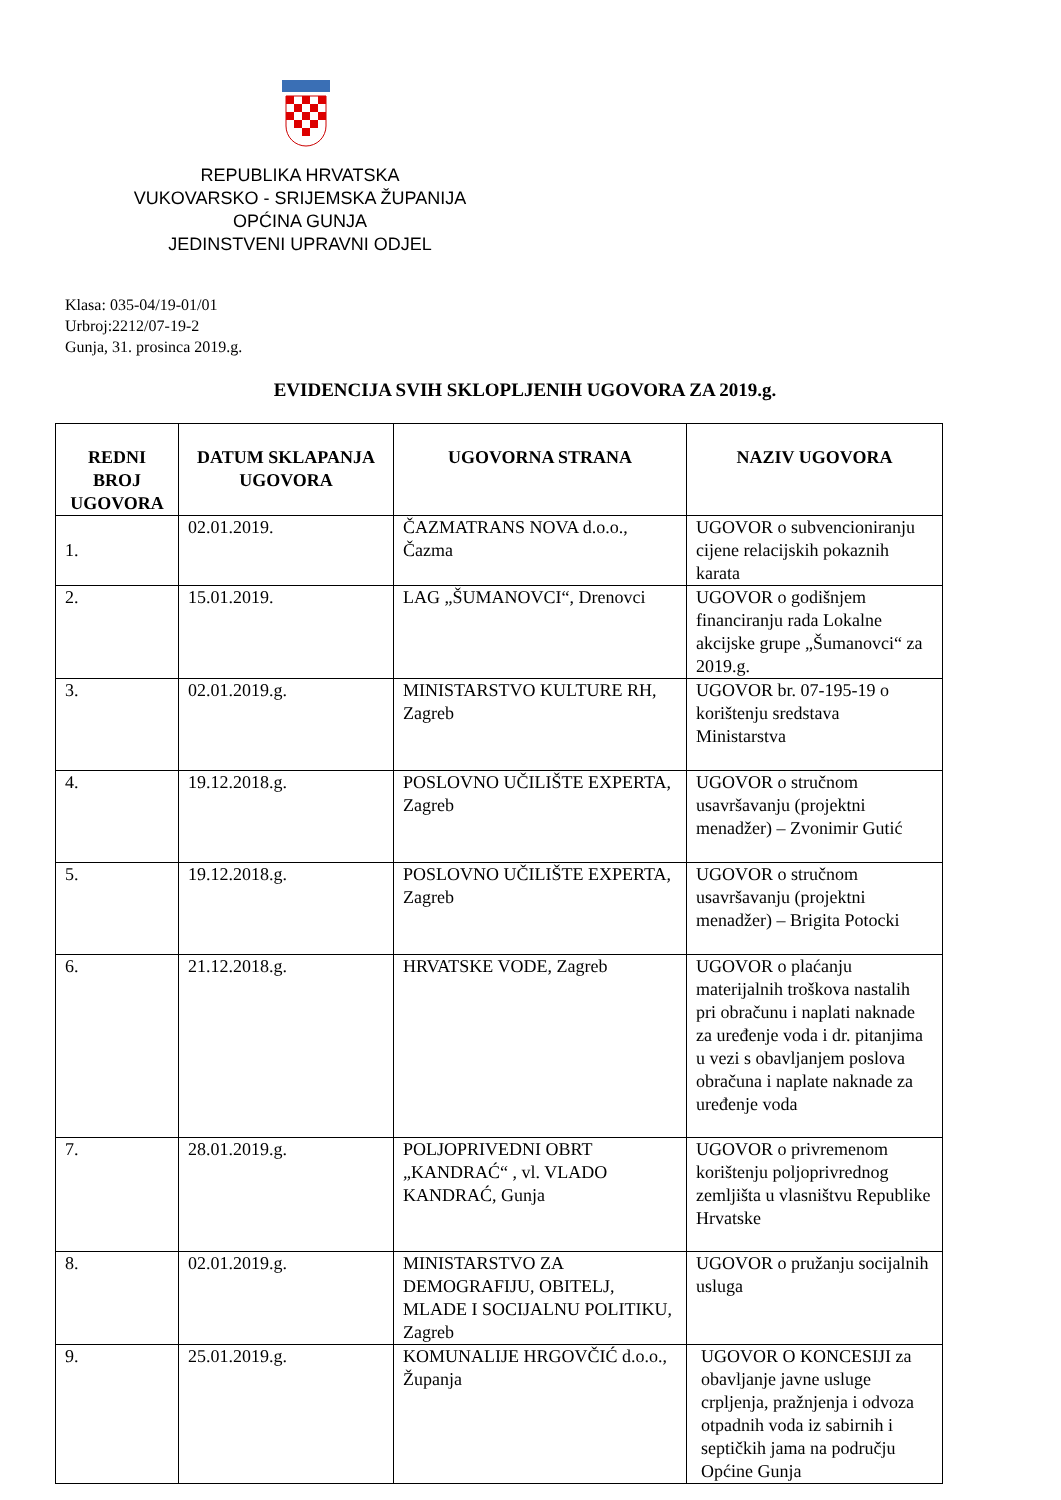REPUBLIKA HRVATSKA
VUKOVARSKO - SRIJEMSKA ŽUPANIJA
OPĆINA GUNJA
JEDINSTVENI UPRAVNI ODJEL
Klasa: 035-04/19-01/01
Urbroj:2212/07-19-2
Gunja, 31. prosinca 2019.g.
EVIDENCIJA SVIH SKLOPLJENIH UGOVORA ZA 2019.g.
| REDNI BROJ UGOVORA | DATUM SKLAPANJA UGOVORA | UGOVORNA STRANA | NAZIV UGOVORA |
| --- | --- | --- | --- |
| 1. | 02.01.2019. | ČAZMATRANS NOVA d.o.o., Čazma | UGOVOR o subvencioniranju cijene relacijskih pokaznih karata |
| 2. | 15.01.2019. | LAG „ŠUMANOVCI“, Drenovci | UGOVOR o godišnjem financiranju rada Lokalne akcijske grupe „Šumanovci“ za 2019.g. |
| 3. | 02.01.2019.g. | MINISTARSTVO KULTURE RH, Zagreb | UGOVOR br. 07-195-19 o korištenju sredstava Ministarstva |
| 4. | 19.12.2018.g. | POSLOVNO UČILIŠTE EXPERTA, Zagreb | UGOVOR o stručnom usavršavanju (projektni menadžer) – Zvonimir Gutić |
| 5. | 19.12.2018.g. | POSLOVNO UČILIŠTE EXPERTA, Zagreb | UGOVOR o stručnom usavršavanju (projektni menadžer) – Brigita Potocki |
| 6. | 21.12.2018.g. | HRVATSKE VODE, Zagreb | UGOVOR o plaćanju materijalnih troškova nastalih pri obračunu i naplati naknade za uređenje voda i dr. pitanjima u vezi s obavljanjem poslova obračuna i naplate naknade za uređenje voda |
| 7. | 28.01.2019.g. | POLJOPRIVEDNI OBRT „KANDRAĆ“ , vl. VLADO KANDRAĆ, Gunja | UGOVOR o privremenom korištenju poljoprivrednog zemljišta u vlasništvu Republike Hrvatske |
| 8. | 02.01.2019.g. | MINISTARSTVO ZA DEMOGRAFIJU, OBITELJ, MLADE I SOCIJALNU POLITIKU, Zagreb | UGOVOR o pružanju socijalnih usluga |
| 9. | 25.01.2019.g. | KOMUNALIJE HRGOVČIĆ d.o.o., Županja | UGOVOR O KONCESIJI za obavljanje javne usluge crpljenja, pražnjenja i odvoza otpadnih voda iz sabirnih i septičkih jama na području Općine Gunja |